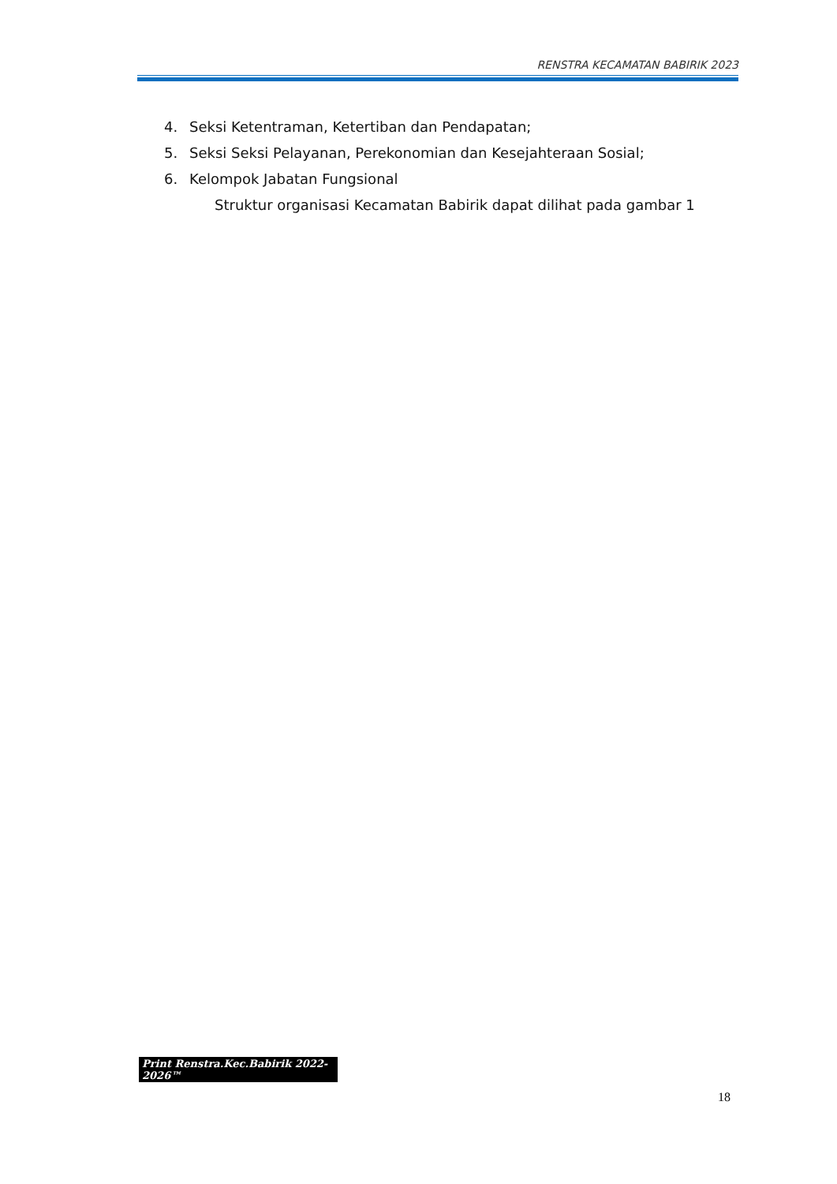RENSTRA KECAMATAN BABIRIK 2023
4. Seksi Ketentraman, Ketertiban dan Pendapatan;
5. Seksi Seksi Pelayanan, Perekonomian dan Kesejahteraan Sosial;
6. Kelompok Jabatan Fungsional
Struktur organisasi Kecamatan Babirik dapat dilihat pada gambar 1
Print Renstra.Kec.Babirik 2022-2026™
18